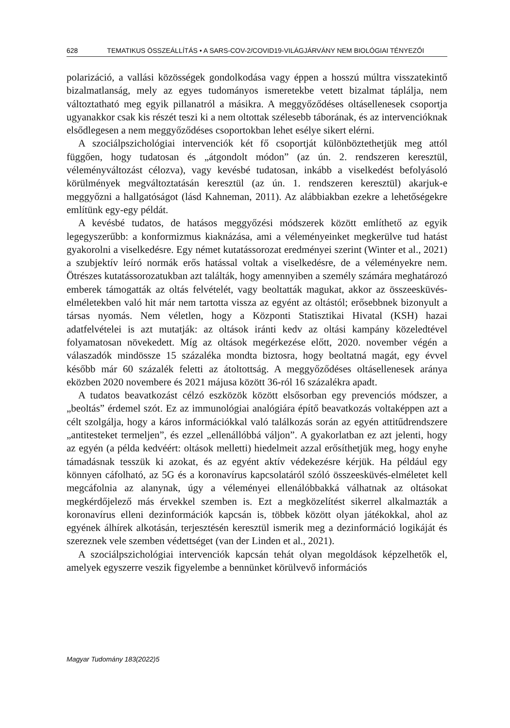628 TEMATIKUS ÖSSZEÁLLÍTÁS • A SARS-COV-2/COVID19-VILÁGJÁRVÁNY NEM BIOLÓGIAI TÉNYEZŐI
polarizáció, a vallási közösségek gondolkodása vagy éppen a hosszú múltra visszatekintő bizalmatlanság, mely az egyes tudományos ismeretekbe vetett bizalmat táplálja, nem változtatható meg egyik pillanatról a másikra. A meggyőződéses oltásellenesek csoportja ugyanakkor csak kis részét teszi ki a nem oltottak szélesebb táborának, és az intervencióknak elsődlegesen a nem meggyőződéses csoportokban lehet esélye sikert elérni.
A szociálpszichológiai intervenciók két fő csoportját különböztethetjük meg attól függően, hogy tudatosan és „átgondolt módon” (az ún. 2. rendszeren keresztül, véleményváltozást célozva), vagy kevésbé tudatosan, inkább a viselkedést befolyásoló körülmények megváltoztatásán keresztül (az ún. 1. rendszeren keresztül) akarjuk-e meggyőzni a hallgatóságot (lásd Kahneman, 2011). Az alábbiakban ezekre a lehetőségekre említünk egy-egy példát.
A kevésbé tudatos, de hatásos meggyőzési módszerek között említhető az egyik legegyszerűbb: a konformizmus kiaknázása, ami a véleményeinket megkerülve tud hatást gyakorolni a viselkedésre. Egy német kutatássorozat eredményei szerint (Winter et al., 2021) a szubjektív leíró normák erős hatással voltak a viselkedésre, de a véleményekre nem. Ötrészes kutatássorozatukban azt találták, hogy amennyiben a személy számára meghatározó emberek támogatták az oltás felvételét, vagy beoltatták magukat, akkor az összeesküvés-elméletekben való hit már nem tartotta vissza az egyént az oltástól; erősebbnek bizonyult a társas nyomás. Nem véletlen, hogy a Központi Statisztikai Hivatal (KSH) hazai adatfelvételei is azt mutatják: az oltások iránti kedv az oltási kampány közeledtével folyamatosan növekedett. Míg az oltások megérkezése előtt, 2020. november végén a válaszadók mindössze 15 százaléka mondta biztosra, hogy beoltatná magát, egy évvel később már 60 százalék feletti az átoltottság. A meggyőződéses oltásellenesek aránya eközben 2020 novembere és 2021 májusa között 36-ról 16 százalékra apadt.
A tudatos beavatkozást célzó eszközök között elsősorban egy prevenciós módszer, a „beoltás” érdemel szót. Ez az immunológiai analógiára építő beavatkozás voltaképpen azt a célt szolgálja, hogy a káros információkkal való találkozás során az egyén attitűdrendszere „antitesteket termeljen”, és ezzel „ellenállóbbá váljon”. A gyakorlatban ez azt jelenti, hogy az egyén (a példa kedvéért: oltások melletti) hiedelmeit azzal erősíthetjük meg, hogy enyhe támadásnak tesszük ki azokat, és az egyént aktív védekezésre kérjük. Ha például egy könnyen cáfolható, az 5G és a koronavírus kapcsolatáról szóló összeesküvés-elméletet kell megcáfolnia az alanynak, úgy a véleményei ellenálóbbakká válhatnak az oltásokat megkérdőjelező más érvekkel szemben is. Ezt a megközelítést sikerrel alkalmazták a koronavírus elleni dezinformációk kapcsán is, többek között olyan játékokkal, ahol az egyének álhírek alkotásán, terjesztésén keresztül ismerik meg a dezinformáció logikáját és szereznek vele szemben védettséget (van der Linden et al., 2021).
A szociálpszichológiai intervenciók kapcsán tehát olyan megoldások képzelhetők el, amelyek egyszerre veszik figyelembe a bennünket körülvevő információs
Magyar Tudomány 183(2022)5